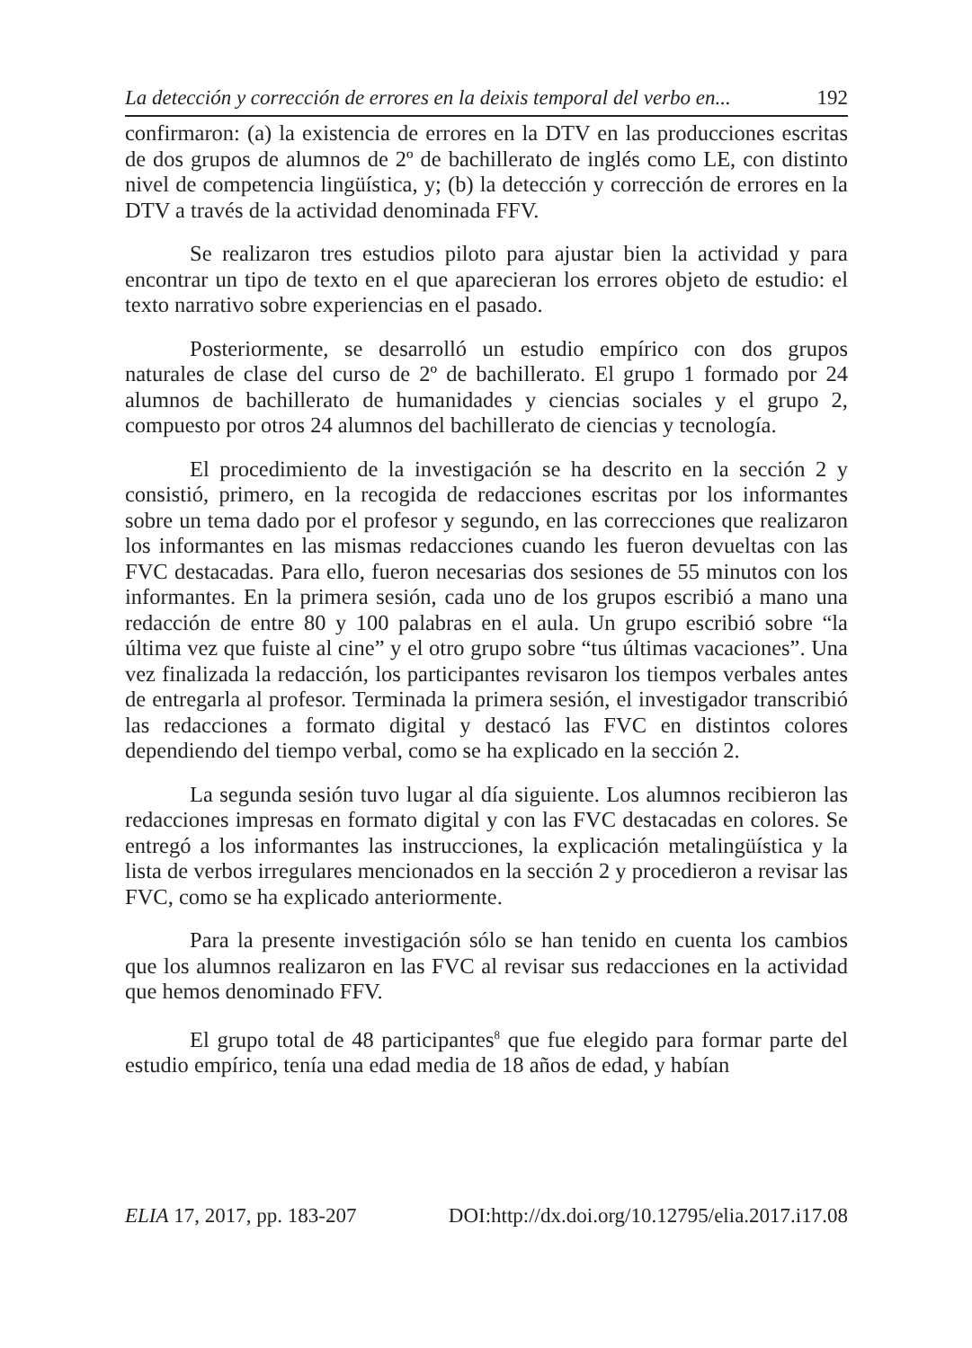La detección y corrección de errores en la deixis temporal del verbo en... 192
confirmaron: (a) la existencia de errores en la DTV en las producciones escritas de dos grupos de alumnos de 2º de bachillerato de inglés como LE, con distinto nivel de competencia lingüística, y; (b) la detección y corrección de errores en la DTV a través de la actividad denominada FFV.
Se realizaron tres estudios piloto para ajustar bien la actividad y para encontrar un tipo de texto en el que aparecieran los errores objeto de estudio: el texto narrativo sobre experiencias en el pasado.
Posteriormente, se desarrolló un estudio empírico con dos grupos naturales de clase del curso de 2º de bachillerato. El grupo 1 formado por 24 alumnos de bachillerato de humanidades y ciencias sociales y el grupo 2, compuesto por otros 24 alumnos del bachillerato de ciencias y tecnología.
El procedimiento de la investigación se ha descrito en la sección 2 y consistió, primero, en la recogida de redacciones escritas por los informantes sobre un tema dado por el profesor y segundo, en las correcciones que realizaron los informantes en las mismas redacciones cuando les fueron devueltas con las FVC destacadas. Para ello, fueron necesarias dos sesiones de 55 minutos con los informantes. En la primera sesión, cada uno de los grupos escribió a mano una redacción de entre 80 y 100 palabras en el aula. Un grupo escribió sobre “la última vez que fuiste al cine” y el otro grupo sobre “tus últimas vacaciones”. Una vez finalizada la redacción, los participantes revisaron los tiempos verbales antes de entregarla al profesor. Terminada la primera sesión, el investigador transcribió las redacciones a formato digital y destacó las FVC en distintos colores dependiendo del tiempo verbal, como se ha explicado en la sección 2.
La segunda sesión tuvo lugar al día siguiente. Los alumnos recibieron las redacciones impresas en formato digital y con las FVC destacadas en colores. Se entregó a los informantes las instrucciones, la explicación metalingüística y la lista de verbos irregulares mencionados en la sección 2 y procedieron a revisar las FVC, como se ha explicado anteriormente.
Para la presente investigación sólo se han tenido en cuenta los cambios que los alumnos realizaron en las FVC al revisar sus redacciones en la actividad que hemos denominado FFV.
El grupo total de 48 participantes<sup>8</sup> que fue elegido para formar parte del estudio empírico, tenía una edad media de 18 años de edad, y habían
ELIA 17, 2017, pp. 183-207 DOI:http://dx.doi.org/10.12795/elia.2017.i17.08